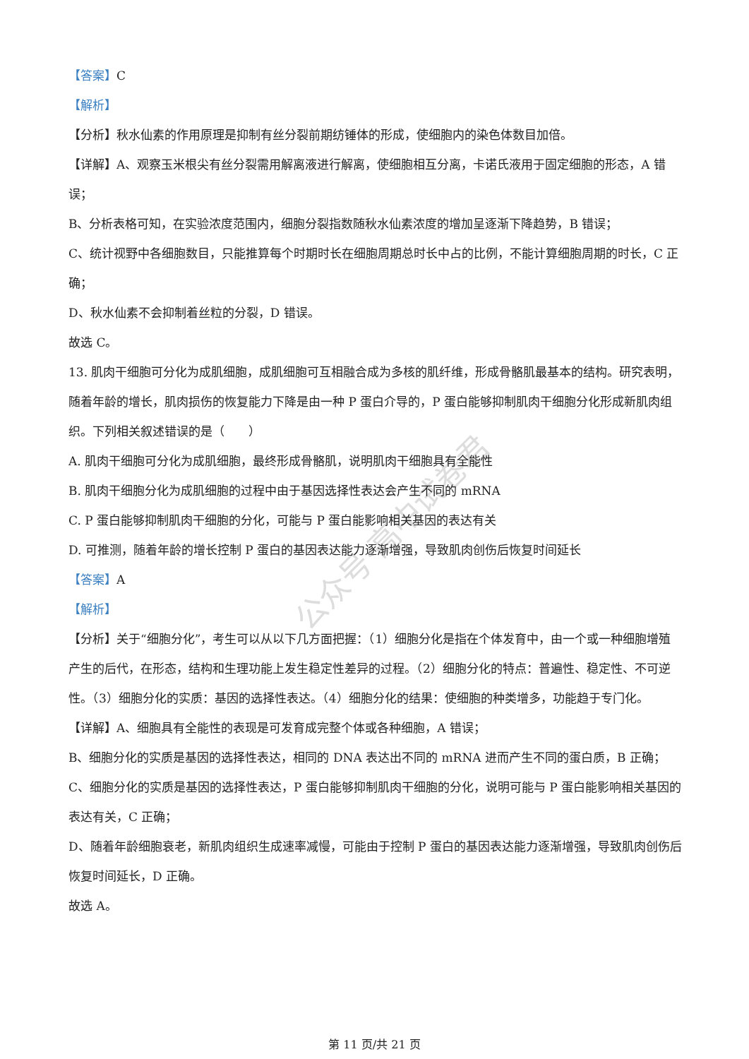公众号·高中试卷君
【答案】C
【解析】
【分析】秋水仙素的作用原理是抑制有丝分裂前期纺锤体的形成，使细胞内的染色体数目加倍。
【详解】A、观察玉米根尖有丝分裂需用解离液进行解离，使细胞相互分离，卡诺氏液用于固定细胞的形态，A 错误；
B、分析表格可知，在实验浓度范围内，细胞分裂指数随秋水仙素浓度的增加呈逐渐下降趋势，B 错误；
C、统计视野中各细胞数目，只能推算每个时期时长在细胞周期总时长中占的比例，不能计算细胞周期的时长，C 正确；
D、秋水仙素不会抑制着丝粒的分裂，D 错误。
故选 C。
13. 肌肉干细胞可分化为成肌细胞，成肌细胞可互相融合成为多核的肌纤维，形成骨骼肌最基本的结构。研究表明，随着年龄的增长，肌肉损伤的恢复能力下降是由一种 P 蛋白介导的，P 蛋白能够抑制肌肉干细胞分化形成新肌肉组织。下列相关叙述错误的是（　　）
A. 肌肉干细胞可分化为成肌细胞，最终形成骨骼肌，说明肌肉干细胞具有全能性
B. 肌肉干细胞分化为成肌细胞的过程中由于基因选择性表达会产生不同的 mRNA
C. P 蛋白能够抑制肌肉干细胞的分化，可能与 P 蛋白能影响相关基因的表达有关
D. 可推测，随着年龄的增长控制 P 蛋白的基因表达能力逐渐增强，导致肌肉创伤后恢复时间延长
【答案】A
【解析】
【分析】关于“细胞分化”，考生可以从以下几方面把握：（1）细胞分化是指在个体发育中，由一个或一种细胞增殖产生的后代，在形态，结构和生理功能上发生稳定性差异的过程。（2）细胞分化的特点：普遍性、稳定性、不可逆性。（3）细胞分化的实质：基因的选择性表达。（4）细胞分化的结果：使细胞的种类增多，功能趋于专门化。
【详解】A、细胞具有全能性的表现是可发育成完整个体或各种细胞，A 错误；
B、细胞分化的实质是基因的选择性表达，相同的 DNA 表达出不同的 mRNA 进而产生不同的蛋白质，B 正确；
C、细胞分化的实质是基因的选择性表达，P 蛋白能够抑制肌肉干细胞的分化，说明可能与 P 蛋白能影响相关基因的表达有关，C 正确；
D、随着年龄细胞衰老，新肌肉组织生成速率减慢，可能由于控制 P 蛋白的基因表达能力逐渐增强，导致肌肉创伤后恢复时间延长，D 正确。
故选 A。
第 11 页/共 21 页